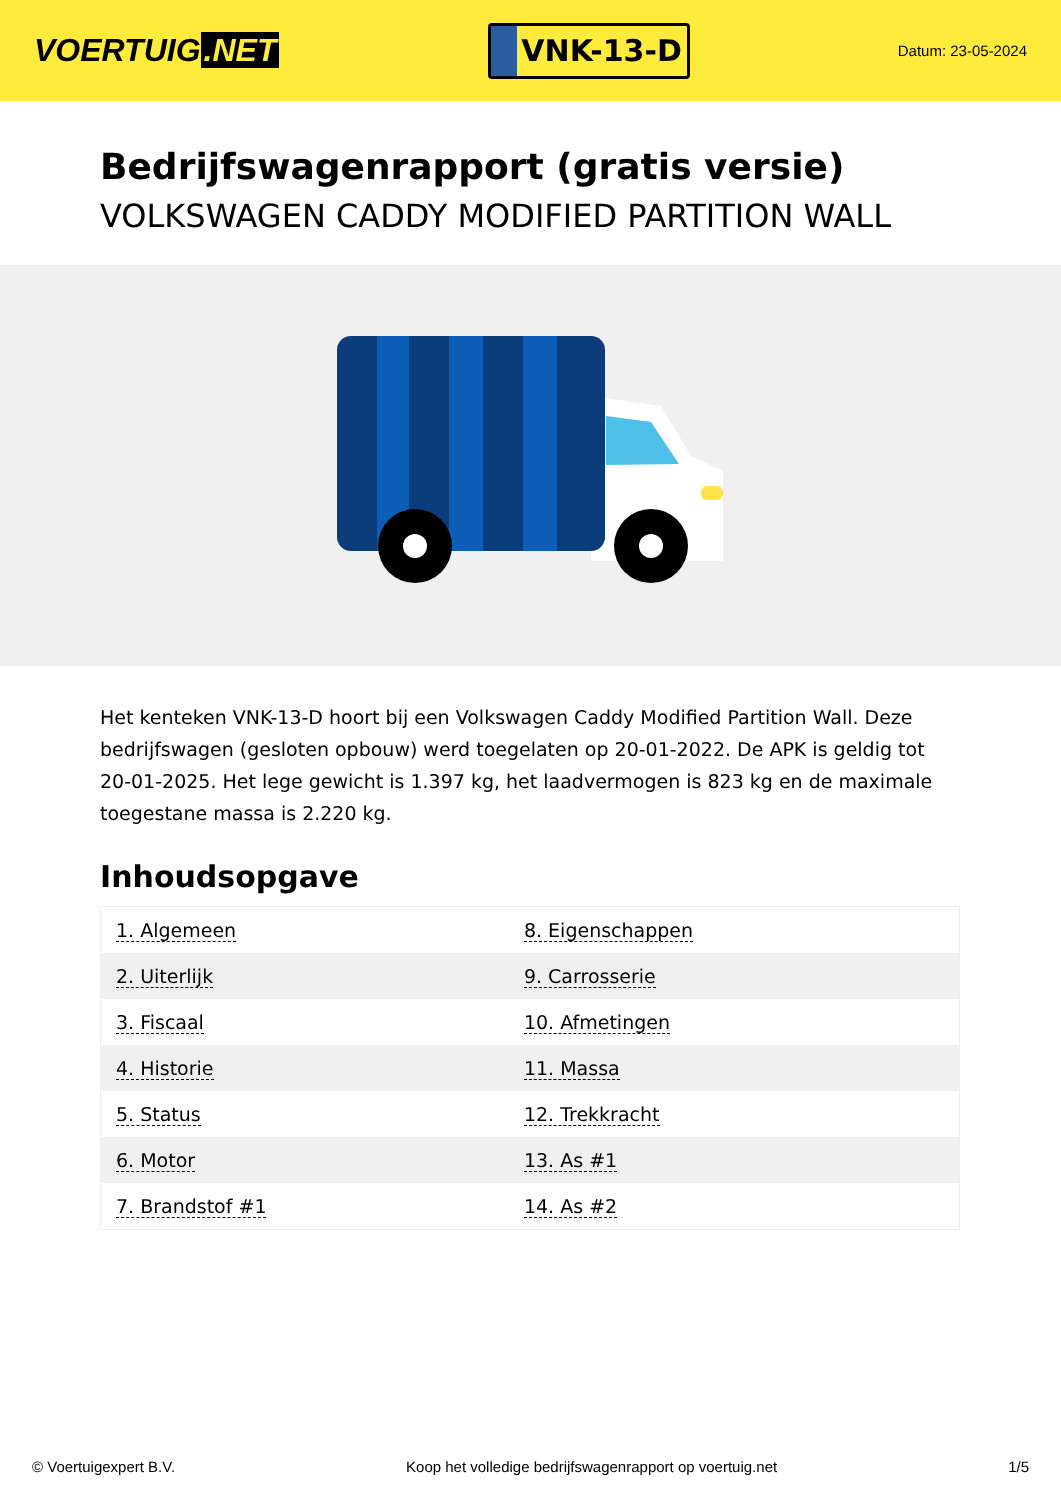VOERTUIG.NET
VNK-13-D
Datum: 23-05-2024
Bedrijfswagenrapport (gratis versie)
VOLKSWAGEN CADDY MODIFIED PARTITION WALL
Het kenteken VNK-13-D hoort bij een Volkswagen Caddy Modified Partition Wall. Deze bedrijfswagen (gesloten opbouw) werd toegelaten op 20-01-2022. De APK is geldig tot 20-01-2025. Het lege gewicht is 1.397 kg, het laadvermogen is 823 kg en de maximale toegestane massa is 2.220 kg.
Inhoudsopgave
| 1. Algemeen | 8. Eigenschappen |
| 2. Uiterlijk | 9. Carrosserie |
| 3. Fiscaal | 10. Afmetingen |
| 4. Historie | 11. Massa |
| 5. Status | 12. Trekkracht |
| 6. Motor | 13. As #1 |
| 7. Brandstof #1 | 14. As #2 |
© Voertuigexpert B.V. Koop het volledige bedrijfswagenrapport op voertuig.net
1/5